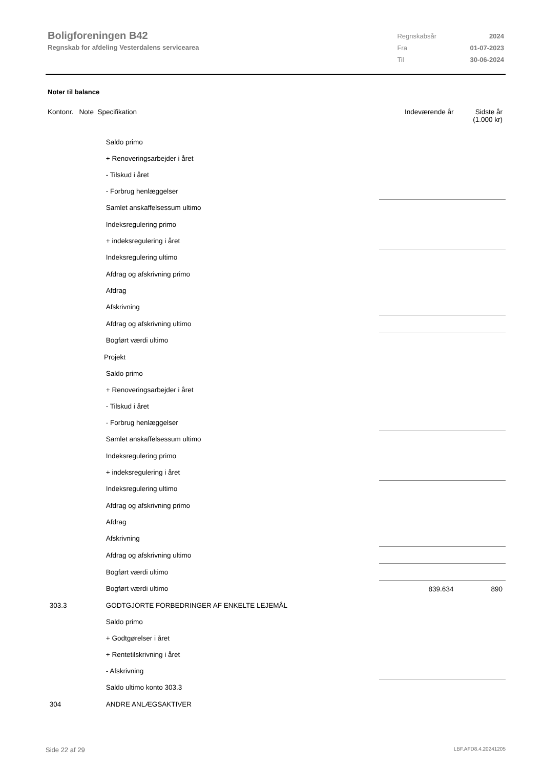Boligforeningen B42
Regnskab for afdeling Vesterdalens servicearea
| Regnskabsår | 2024 |
| Fra | 01-07-2023 |
| Til | 30-06-2024 |
Noter til balance
| Kontonr. Note Specifikation | | | Indeværende år | Sidste år (1.000 kr) |
| --- | --- | --- | --- | --- |
| | Saldo primo | | | |
| | + Renoveringsarbejder i året | | | |
| | - Tilskud i året | | | |
| | - Forbrug henlæggelser | | | |
| | Samlet anskaffelsessum ultimo | | | |
| | Indeksregulering primo | | | |
| | + indeksregulering i året | | | |
| | Indeksregulering ultimo | | | |
| | Afdrag og afskrivning primo | | | |
| | Afdrag | | | |
| | Afskrivning | | | |
| | Afdrag og afskrivning ultimo | | | |
| | Bogført værdi ultimo | | | |
| | Projekt | | | |
| | Saldo primo | | | |
| | + Renoveringsarbejder i året | | | |
| | - Tilskud i året | | | |
| | - Forbrug henlæggelser | | | |
| | Samlet anskaffelsessum ultimo | | | |
| | Indeksregulering primo | | | |
| | + indeksregulering i året | | | |
| | Indeksregulering ultimo | | | |
| | Afdrag og afskrivning primo | | | |
| | Afdrag | | | |
| | Afskrivning | | | |
| | Afdrag og afskrivning ultimo | | | |
| | Bogført værdi ultimo | | | |
| | Bogført værdi ultimo | | 839.634 | 890 |
| 303.3 | GODTGJORTE FORBEDRINGER AF ENKELTE LEJEMÅL | | | |
| | Saldo primo | | | |
| | + Godtgørelser i året | | | |
| | + Rentetilskrivning i året | | | |
| | - Afskrivning | | | |
| | Saldo ultimo konto 303.3 | | | |
| 304 | ANDRE ANLÆGSAKTIVER | | | |
Side 22 af 29 LBF.AFD8.4.20241205